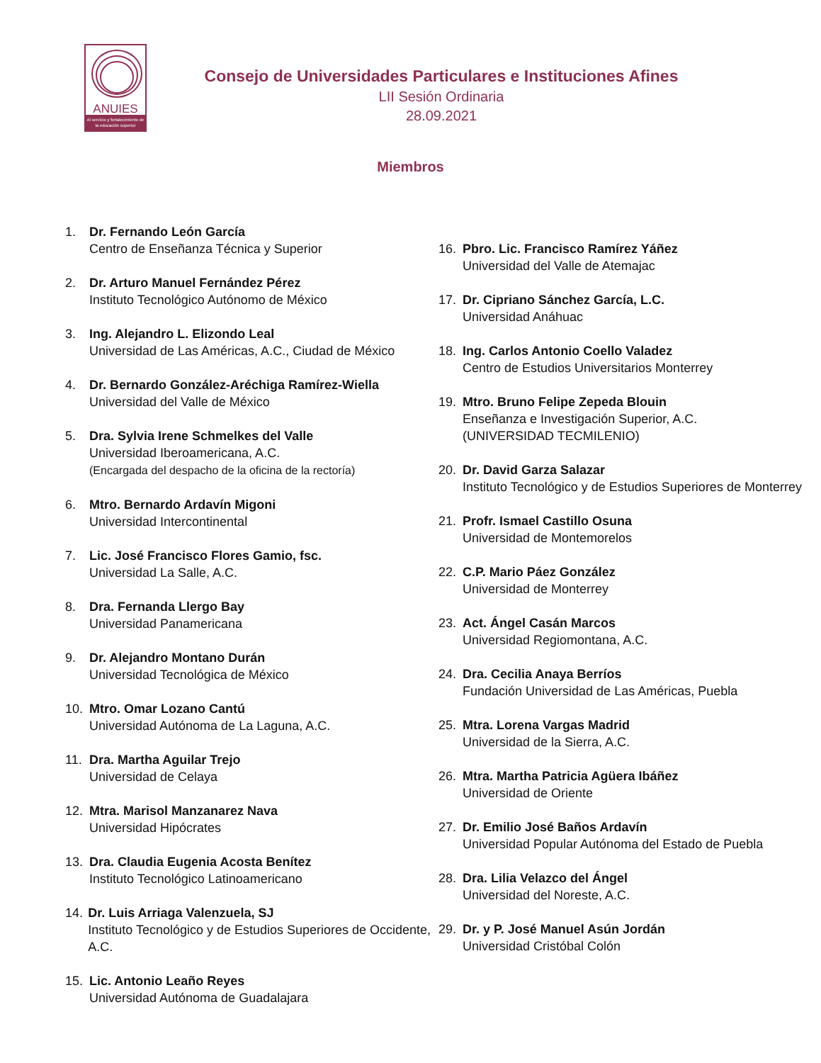ANUIES
Al servicio y fortalecimiento de la educación superior
Consejo de Universidades Particulares e Instituciones Afines
LII Sesión Ordinaria
28.09.2021
Miembros
1. Dr. Fernando León García
Centro de Enseñanza Técnica y Superior
2. Dr. Arturo Manuel Fernández Pérez
Instituto Tecnológico Autónomo de México
3. Ing. Alejandro L. Elizondo Leal
Universidad de Las Américas, A.C., Ciudad de México
4. Dr. Bernardo González-Aréchiga Ramírez-Wiella
Universidad del Valle de México
5. Dra. Sylvia Irene Schmelkes del Valle
Universidad Iberoamericana, A.C.
(Encargada del despacho de la oficina de la rectoría)
6. Mtro. Bernardo Ardavín Migoni
Universidad Intercontinental
7. Lic. José Francisco Flores Gamio, fsc.
Universidad La Salle, A.C.
8. Dra. Fernanda Llergo Bay
Universidad Panamericana
9. Dr. Alejandro Montano Durán
Universidad Tecnológica de México
10. Mtro. Omar Lozano Cantú
Universidad Autónoma de La Laguna, A.C.
11. Dra. Martha Aguilar Trejo
Universidad de Celaya
12. Mtra. Marisol Manzanarez Nava
Universidad Hipócrates
13. Dra. Claudia Eugenia Acosta Benítez
Instituto Tecnológico Latinoamericano
14. Dr. Luis Arriaga Valenzuela, SJ
Instituto Tecnológico y de Estudios Superiores de Occidente, A.C.
15. Lic. Antonio Leaño Reyes
Universidad Autónoma de Guadalajara
16. Pbro. Lic. Francisco Ramírez Yáñez
Universidad del Valle de Atemajac
17. Dr. Cipriano Sánchez García, L.C.
Universidad Anáhuac
18. Ing. Carlos Antonio Coello Valadez
Centro de Estudios Universitarios Monterrey
19. Mtro. Bruno Felipe Zepeda Blouin
Enseñanza e Investigación Superior, A.C.
(UNIVERSIDAD TECMILENIO)
20. Dr. David Garza Salazar
Instituto Tecnológico y de Estudios Superiores de Monterrey
21. Profr. Ismael Castillo Osuna
Universidad de Montemorelos
22. C.P. Mario Páez González
Universidad de Monterrey
23. Act. Ángel Casán Marcos
Universidad Regiomontana, A.C.
24. Dra. Cecilia Anaya Berríos
Fundación Universidad de Las Américas, Puebla
25. Mtra. Lorena Vargas Madrid
Universidad de la Sierra, A.C.
26. Mtra. Martha Patricia Agüera Ibáñez
Universidad de Oriente
27. Dr. Emilio José Baños Ardavín
Universidad Popular Autónoma del Estado de Puebla
28. Dra. Lilia Velazco del Ángel
Universidad del Noreste, A.C.
29. Dr. y P. José Manuel Asún Jordán
Universidad Cristóbal Colón